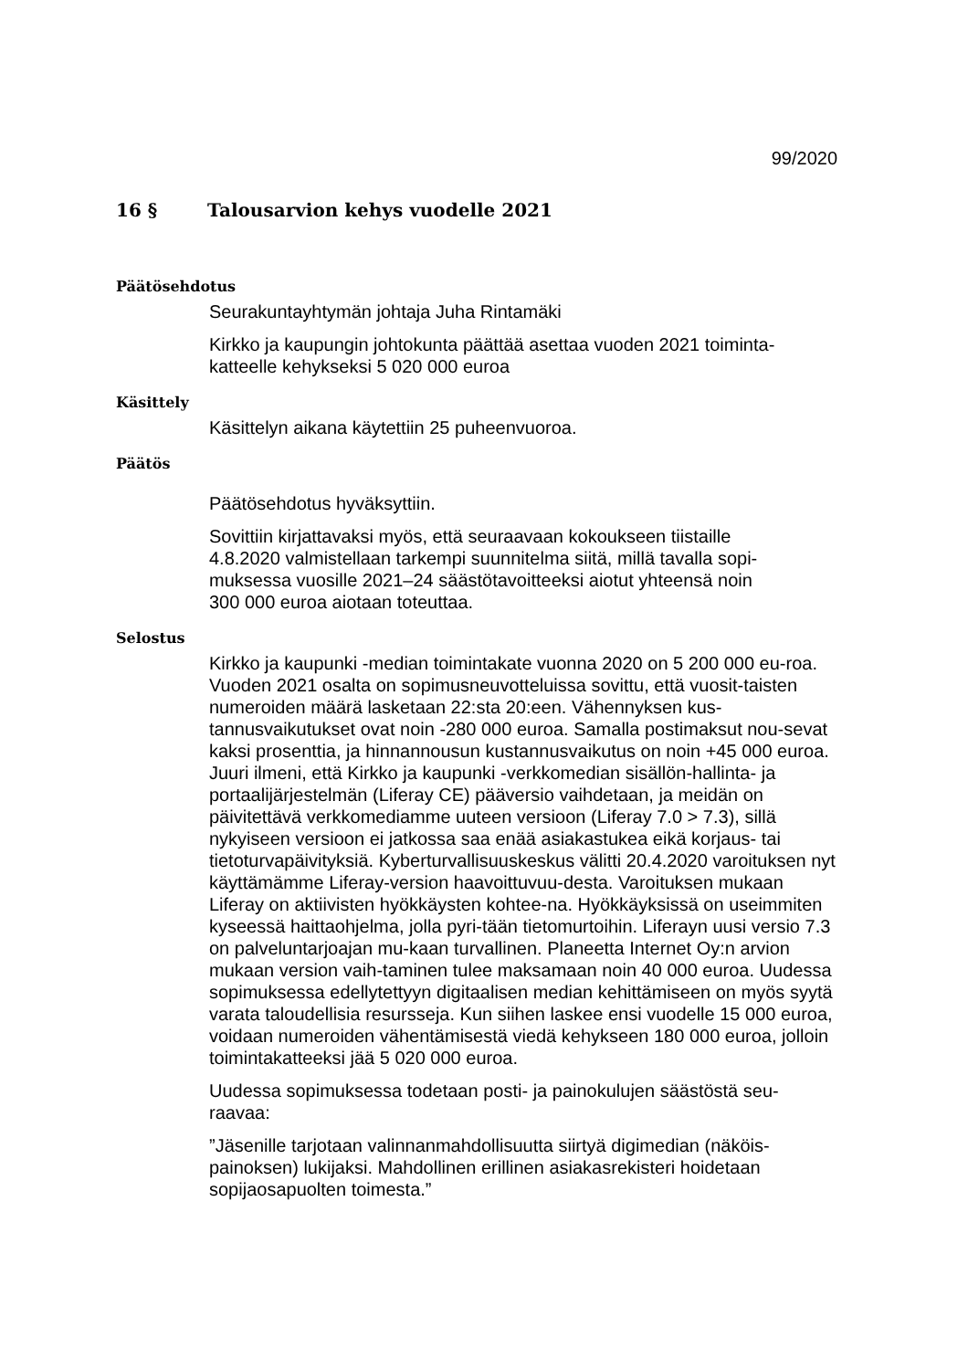99/2020
16 § Talousarvion kehys vuodelle 2021
Päätösehdotus
Seurakuntayhtymän johtaja Juha Rintamäki
Kirkko ja kaupungin johtokunta päättää asettaa vuoden 2021 toiminta-
katteelle kehykseksi 5 020 000 euroa
Käsittely
Käsittelyn aikana käytettiin 25 puheenvuoroa.
Päätös
Päätösehdotus hyväksyttiin.
Sovittiin kirjattavaksi myös, että seuraavaan kokoukseen tiistaille
4.8.2020 valmistellaan tarkempi suunnitelma siitä, millä tavalla sopi-
muksessa vuosille 2021–24 säästötavoitteeksi aiotut yhteensä noin
300 000 euroa aiotaan toteuttaa.
Selostus
Kirkko ja kaupunki -median toimintakate vuonna 2020 on 5 200 000 eu-roa. Vuoden 2021 osalta on sopimusneuvotteluissa sovittu, että vuosit-taisten numeroiden määrä lasketaan 22:sta 20:een. Vähennyksen kus-tannusvaikutukset ovat noin -280 000 euroa. Samalla postimaksut nou-sevat kaksi prosenttia, ja hinnannousun kustannusvaikutus on noin +45 000 euroa. Juuri ilmeni, että Kirkko ja kaupunki -verkkomedian sisällön-hallinta- ja portaalijärjestelmän (Liferay CE) pääversio vaihdetaan, ja meidän on päivitettävä verkkomediamme uuteen versioon (Liferay 7.0 > 7.3), sillä nykyiseen versioon ei jatkossa saa enää asiakastukea eikä korjaus- tai tietoturvapäivityksiä. Kyberturvallisuuskeskus välitti 20.4.2020 varoituksen nyt käyttämämme Liferay-version haavoittuvuu-desta. Varoituksen mukaan Liferay on aktiivisten hyökkäysten kohtee-na. Hyökkäyksissä on useimmiten kyseessä haittaohjelma, jolla pyri-tään tietomurtoihin. Liferayn uusi versio 7.3 on palveluntarjoajan mu-kaan turvallinen. Planeetta Internet Oy:n arvion mukaan version vaih-taminen tulee maksamaan noin 40 000 euroa. Uudessa sopimuksessa edellytettyyn digitaalisen median kehittämiseen on myös syytä varata taloudellisia resursseja. Kun siihen laskee ensi vuodelle 15 000 euroa, voidaan numeroiden vähentämisestä viedä kehykseen 180 000 euroa, jolloin toimintakatteeksi jää 5 020 000 euroa.
Uudessa sopimuksessa todetaan posti- ja painokulujen säästöstä seu-raavaa:
”Jäsenille tarjotaan valinnanmahdollisuutta siirtyä digimedian (näköis-painoksen) lukijaksi. Mahdollinen erillinen asiakasrekisteri hoidetaan sopijaosapuolten toimesta.”